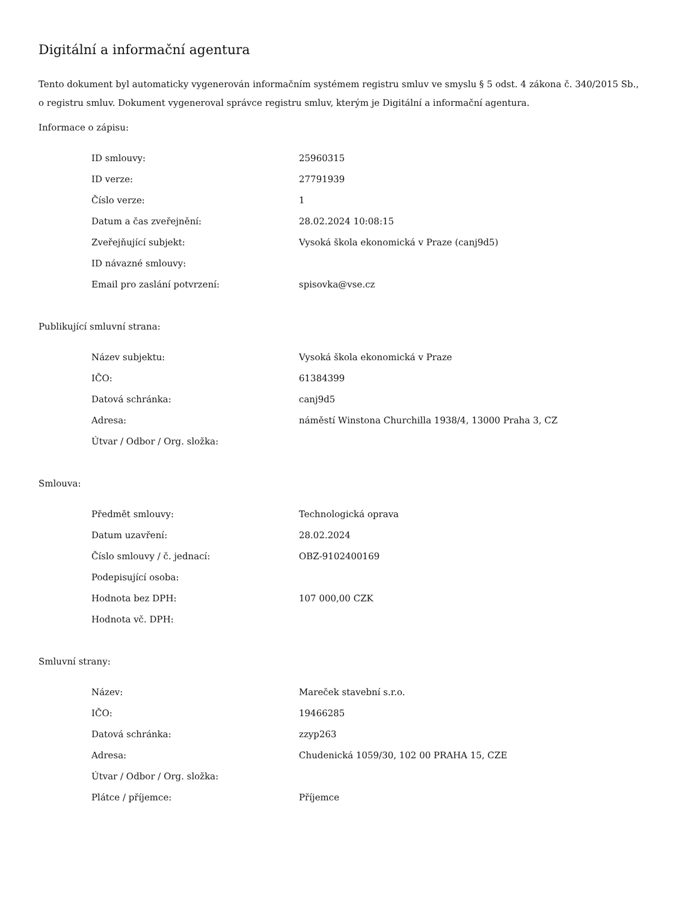Digitální a informační agentura
Tento dokument byl automaticky vygenerován informačním systémem registru smluv ve smyslu § 5 odst. 4 zákona č. 340/2015 Sb., o registru smluv. Dokument vygeneroval správce registru smluv, kterým je Digitální a informační agentura.
Informace o zápisu:
| ID smlouvy: | 25960315 |
| ID verze: | 27791939 |
| Číslo verze: | 1 |
| Datum a čas zveřejnění: | 28.02.2024 10:08:15 |
| Zveřejňující subjekt: | Vysoká škola ekonomická v Praze (canj9d5) |
| ID návazné smlouvy: | |
| Email pro zaslání potvrzení: | spisovka@vse.cz |
Publikující smluvní strana:
| Název subjektu: | Vysoká škola ekonomická v Praze |
| IČO: | 61384399 |
| Datová schránka: | canj9d5 |
| Adresa: | náměstí Winstona Churchilla 1938/4, 13000 Praha 3, CZ |
| Útvar / Odbor / Org. složka: | |
Smlouva:
| Předmět smlouvy: | Technologická oprava |
| Datum uzavření: | 28.02.2024 |
| Číslo smlouvy / č. jednací: | OBZ-9102400169 |
| Podepisující osoba: | |
| Hodnota bez DPH: | 107 000,00 CZK |
| Hodnota vč. DPH: | |
Smluvní strany:
| Název: | Mareček stavební s.r.o. |
| IČO: | 19466285 |
| Datová schránka: | zzyp263 |
| Adresa: | Chudenická 1059/30, 102 00 PRAHA 15, CZE |
| Útvar / Odbor / Org. složka: | |
| Plátce / příjemce: | Příjemce |